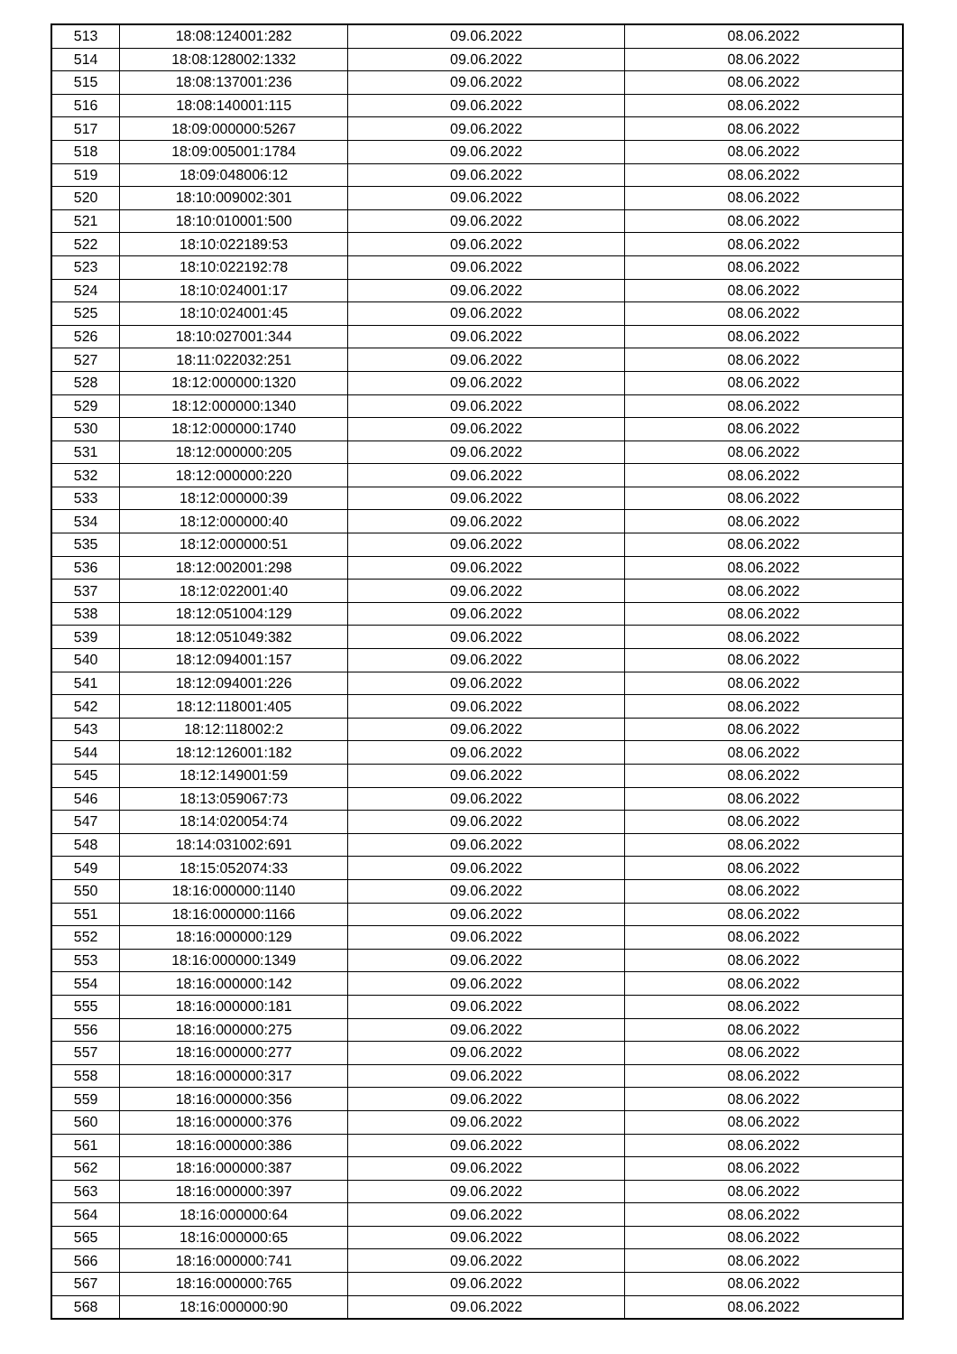| 513 | 18:08:124001:282 | 09.06.2022 | 08.06.2022 |
| 514 | 18:08:128002:1332 | 09.06.2022 | 08.06.2022 |
| 515 | 18:08:137001:236 | 09.06.2022 | 08.06.2022 |
| 516 | 18:08:140001:115 | 09.06.2022 | 08.06.2022 |
| 517 | 18:09:000000:5267 | 09.06.2022 | 08.06.2022 |
| 518 | 18:09:005001:1784 | 09.06.2022 | 08.06.2022 |
| 519 | 18:09:048006:12 | 09.06.2022 | 08.06.2022 |
| 520 | 18:10:009002:301 | 09.06.2022 | 08.06.2022 |
| 521 | 18:10:010001:500 | 09.06.2022 | 08.06.2022 |
| 522 | 18:10:022189:53 | 09.06.2022 | 08.06.2022 |
| 523 | 18:10:022192:78 | 09.06.2022 | 08.06.2022 |
| 524 | 18:10:024001:17 | 09.06.2022 | 08.06.2022 |
| 525 | 18:10:024001:45 | 09.06.2022 | 08.06.2022 |
| 526 | 18:10:027001:344 | 09.06.2022 | 08.06.2022 |
| 527 | 18:11:022032:251 | 09.06.2022 | 08.06.2022 |
| 528 | 18:12:000000:1320 | 09.06.2022 | 08.06.2022 |
| 529 | 18:12:000000:1340 | 09.06.2022 | 08.06.2022 |
| 530 | 18:12:000000:1740 | 09.06.2022 | 08.06.2022 |
| 531 | 18:12:000000:205 | 09.06.2022 | 08.06.2022 |
| 532 | 18:12:000000:220 | 09.06.2022 | 08.06.2022 |
| 533 | 18:12:000000:39 | 09.06.2022 | 08.06.2022 |
| 534 | 18:12:000000:40 | 09.06.2022 | 08.06.2022 |
| 535 | 18:12:000000:51 | 09.06.2022 | 08.06.2022 |
| 536 | 18:12:002001:298 | 09.06.2022 | 08.06.2022 |
| 537 | 18:12:022001:40 | 09.06.2022 | 08.06.2022 |
| 538 | 18:12:051004:129 | 09.06.2022 | 08.06.2022 |
| 539 | 18:12:051049:382 | 09.06.2022 | 08.06.2022 |
| 540 | 18:12:094001:157 | 09.06.2022 | 08.06.2022 |
| 541 | 18:12:094001:226 | 09.06.2022 | 08.06.2022 |
| 542 | 18:12:118001:405 | 09.06.2022 | 08.06.2022 |
| 543 | 18:12:118002:2 | 09.06.2022 | 08.06.2022 |
| 544 | 18:12:126001:182 | 09.06.2022 | 08.06.2022 |
| 545 | 18:12:149001:59 | 09.06.2022 | 08.06.2022 |
| 546 | 18:13:059067:73 | 09.06.2022 | 08.06.2022 |
| 547 | 18:14:020054:74 | 09.06.2022 | 08.06.2022 |
| 548 | 18:14:031002:691 | 09.06.2022 | 08.06.2022 |
| 549 | 18:15:052074:33 | 09.06.2022 | 08.06.2022 |
| 550 | 18:16:000000:1140 | 09.06.2022 | 08.06.2022 |
| 551 | 18:16:000000:1166 | 09.06.2022 | 08.06.2022 |
| 552 | 18:16:000000:129 | 09.06.2022 | 08.06.2022 |
| 553 | 18:16:000000:1349 | 09.06.2022 | 08.06.2022 |
| 554 | 18:16:000000:142 | 09.06.2022 | 08.06.2022 |
| 555 | 18:16:000000:181 | 09.06.2022 | 08.06.2022 |
| 556 | 18:16:000000:275 | 09.06.2022 | 08.06.2022 |
| 557 | 18:16:000000:277 | 09.06.2022 | 08.06.2022 |
| 558 | 18:16:000000:317 | 09.06.2022 | 08.06.2022 |
| 559 | 18:16:000000:356 | 09.06.2022 | 08.06.2022 |
| 560 | 18:16:000000:376 | 09.06.2022 | 08.06.2022 |
| 561 | 18:16:000000:386 | 09.06.2022 | 08.06.2022 |
| 562 | 18:16:000000:387 | 09.06.2022 | 08.06.2022 |
| 563 | 18:16:000000:397 | 09.06.2022 | 08.06.2022 |
| 564 | 18:16:000000:64 | 09.06.2022 | 08.06.2022 |
| 565 | 18:16:000000:65 | 09.06.2022 | 08.06.2022 |
| 566 | 18:16:000000:741 | 09.06.2022 | 08.06.2022 |
| 567 | 18:16:000000:765 | 09.06.2022 | 08.06.2022 |
| 568 | 18:16:000000:90 | 09.06.2022 | 08.06.2022 |